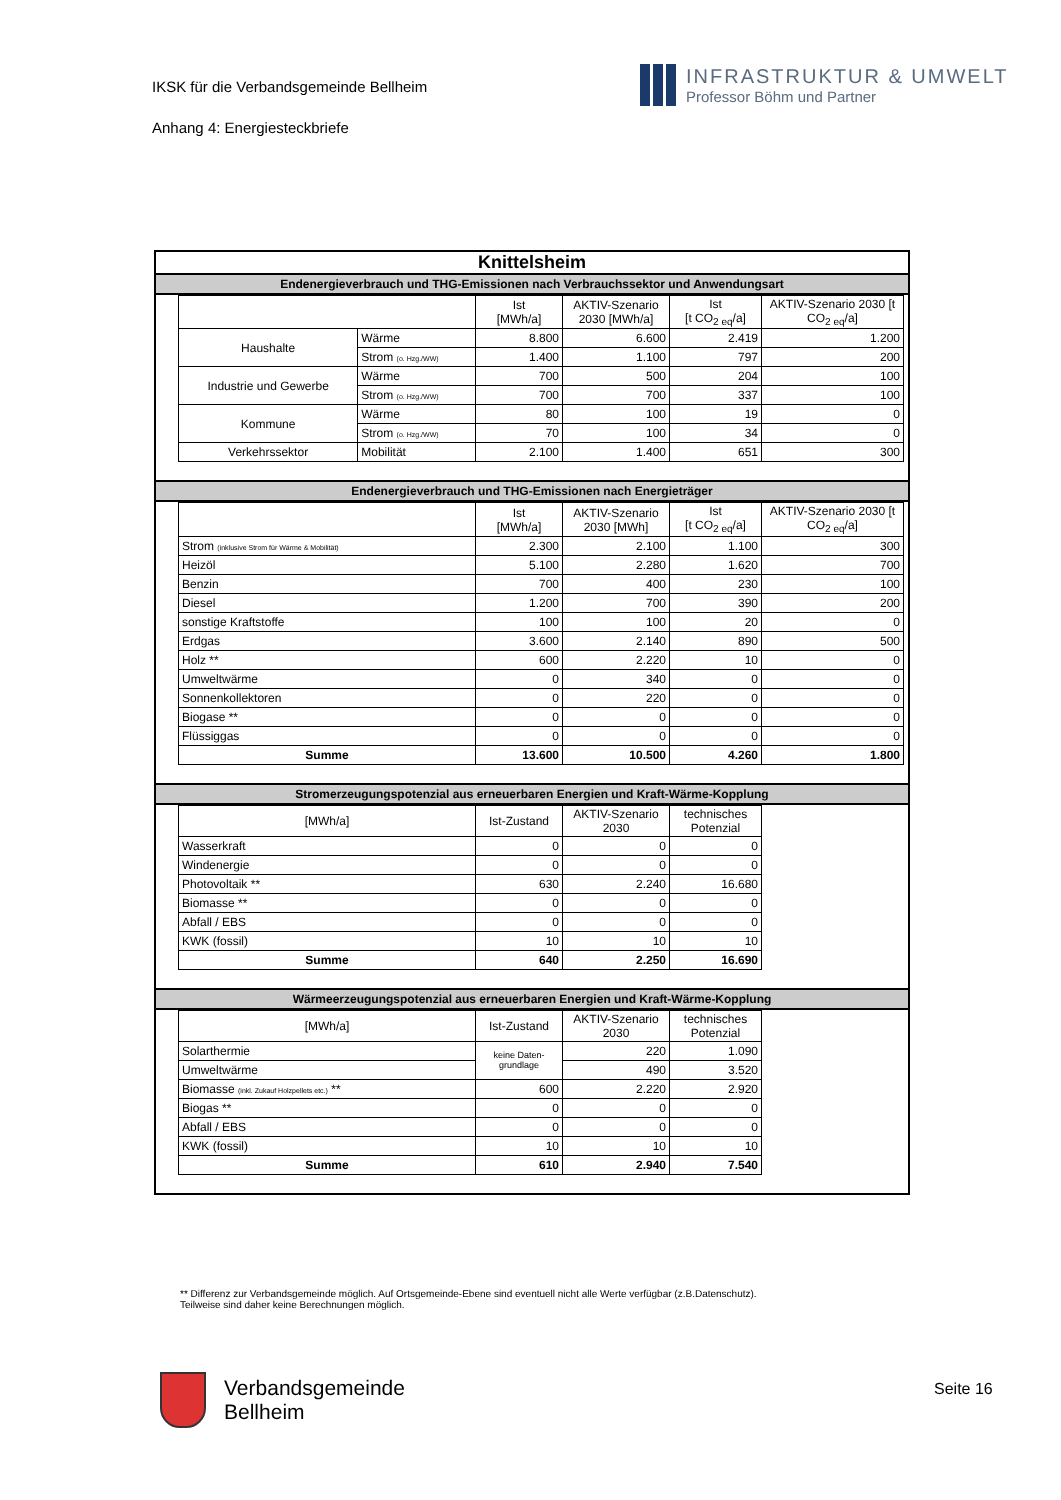IKSK für die Verbandsgemeinde Bellheim
Anhang 4: Energiesteckbriefe
INFRASTRUKTUR & UMWELT
Professor Böhm und Partner
Knittelsheim
Endenergieverbrauch und THG-Emissionen nach Verbrauchssektor und Anwendungsart
| | | Ist [MWh/a] | AKTIV-Szenario 2030 [MWh/a] | Ist [t CO<sub>2 eq</sub>/a] | AKTIV-Szenario 2030 [t CO<sub>2 eq</sub>/a] |
| --- | --- | --- | --- | --- | --- |
| Haushalte | Wärme | 8.800 | 6.600 | 2.419 | 1.200 |
| | Strom (o. Hzg./WW) | 1.400 | 1.100 | 797 | 200 |
| Industrie und Gewerbe | Wärme | 700 | 500 | 204 | 100 |
| | Strom (o. Hzg./WW) | 700 | 700 | 337 | 100 |
| Kommune | Wärme | 80 | 100 | 19 | 0 |
| | Strom (o. Hzg./WW) | 70 | 100 | 34 | 0 |
| Verkehrssektor | Mobilität | 2.100 | 1.400 | 651 | 300 |
Endenergieverbrauch und THG-Emissionen nach Energieträger
| | Ist [MWh/a] | AKTIV-Szenario 2030 [MWh] | Ist [t CO<sub>2 eq</sub>/a] | AKTIV-Szenario 2030 [t CO<sub>2 eq</sub>/a] |
| --- | --- | --- | --- | --- |
| Strom (inklusive Strom für Wärme & Mobilität) | 2.300 | 2.100 | 1.100 | 300 |
| Heizöl | 5.100 | 2.280 | 1.620 | 700 |
| Benzin | 700 | 400 | 230 | 100 |
| Diesel | 1.200 | 700 | 390 | 200 |
| sonstige Kraftstoffe | 100 | 100 | 20 | 0 |
| Erdgas | 3.600 | 2.140 | 890 | 500 |
| Holz ** | 600 | 2.220 | 10 | 0 |
| Umweltwärme | 0 | 340 | 0 | 0 |
| Sonnenkollektoren | 0 | 220 | 0 | 0 |
| Biogase ** | 0 | 0 | 0 | 0 |
| Flüssiggas | 0 | 0 | 0 | 0 |
| Summe | 13.600 | 10.500 | 4.260 | 1.800 |
Stromerzeugungspotenzial aus erneuerbaren Energien und Kraft-Wärme-Kopplung
| [MWh/a] | Ist-Zustand | AKTIV-Szenario 2030 | technisches Potenzial |
| --- | --- | --- | --- |
| Wasserkraft | 0 | 0 | 0 |
| Windenergie | 0 | 0 | 0 |
| Photovoltaik ** | 630 | 2.240 | 16.680 |
| Biomasse ** | 0 | 0 | 0 |
| Abfall / EBS | 0 | 0 | 0 |
| KWK (fossil) | 10 | 10 | 10 |
| Summe | 640 | 2.250 | 16.690 |
Wärmeerzeugungspotenzial aus erneuerbaren Energien und Kraft-Wärme-Kopplung
| [MWh/a] | Ist-Zustand | AKTIV-Szenario 2030 | technisches Potenzial |
| --- | --- | --- | --- |
| Solarthermie | keine Daten- grundlage | 220 | 1.090 |
| Umweltwärme | | 490 | 3.520 |
| Biomasse (inkl. Zukauf Holzpellets etc.) ** | 600 | 2.220 | 2.920 |
| Biogas ** | 0 | 0 | 0 |
| Abfall / EBS | 0 | 0 | 0 |
| KWK (fossil) | 10 | 10 | 10 |
| Summe | 610 | 2.940 | 7.540 |
** Differenz zur Verbandsgemeinde möglich. Auf Ortsgemeinde-Ebene sind eventuell nicht alle Werte verfügbar (z.B.Datenschutz). Teilweise sind daher keine Berechnungen möglich.
Verbandsgemeinde
Bellheim
Seite 16